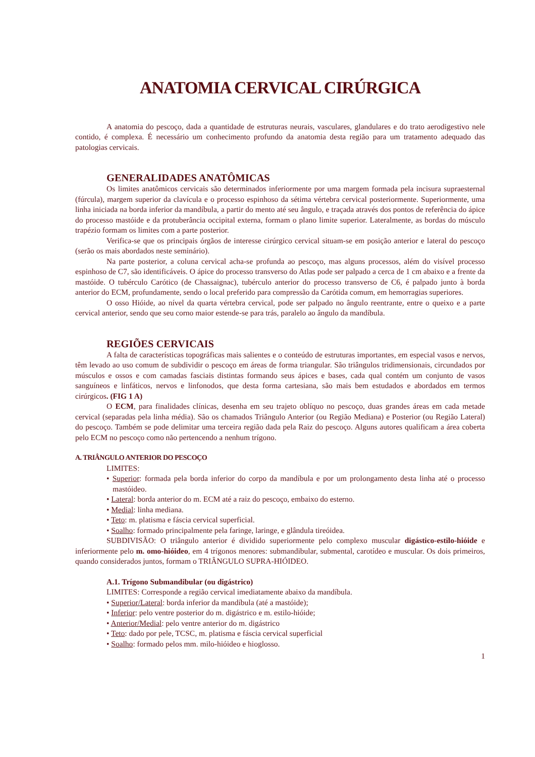ANATOMIA CERVICAL CIRÚRGICA
A anatomia do pescoço, dada a quantidade de estruturas neurais, vasculares, glandulares e do trato aerodigestivo nele contido, é complexa. É necessário um conhecimento profundo da anatomia desta região para um tratamento adequado das patologias cervicais.
GENERALIDADES ANATÔMICAS
Os limites anatômicos cervicais são determinados inferiormente por uma margem formada pela incisura supraesternal (fúrcula), margem superior da clavícula e o processo espinhoso da sétima vértebra cervical posteriormente. Superiormente, uma linha iniciada na borda inferior da mandíbula, a partir do mento até seu ângulo, e traçada através dos pontos de referência do ápice do processo mastóide e da protuberância occipital externa, formam o plano limite superior. Lateralmente, as bordas do músculo trapézio formam os limites com a parte posterior.
Verifica-se que os principais órgãos de interesse cirúrgico cervical situam-se em posição anterior e lateral do pescoço (serão os mais abordados neste seminário).
Na parte posterior, a coluna cervical acha-se profunda ao pescoço, mas alguns processos, além do visível processo espinhoso de C7, são identificáveis. O ápice do processo transverso do Atlas pode ser palpado a cerca de 1 cm abaixo e a frente da mastóide. O tubérculo Carótico (de Chassaignac), tubérculo anterior do processo transverso de C6, é palpado junto à borda anterior do ECM, profundamente, sendo o local preferido para compressão da Carótida comum, em hemorragias superiores.
O osso Hióide, ao nível da quarta vértebra cervical, pode ser palpado no ângulo reentrante, entre o queixo e a parte cervical anterior, sendo que seu corno maior estende-se para trás, paralelo ao ângulo da mandíbula.
REGIÕES CERVICAIS
A falta de características topográficas mais salientes e o conteúdo de estruturas importantes, em especial vasos e nervos, têm levado ao uso comum de subdividir o pescoço em áreas de forma triangular. São triângulos tridimensionais, circundados por músculos e ossos e com camadas fasciais distintas formando seus ápices e bases, cada qual contém um conjunto de vasos sanguíneos e linfáticos, nervos e linfonodos, que desta forma cartesiana, são mais bem estudados e abordados em termos cirúrgicos. (FIG 1 A)
O ECM, para finalidades clínicas, desenha em seu trajeto oblíquo no pescoço, duas grandes áreas em cada metade cervical (separadas pela linha média). São os chamados Triângulo Anterior (ou Região Mediana) e Posterior (ou Região Lateral) do pescoço. Também se pode delimitar uma terceira região dada pela Raiz do pescoço. Alguns autores qualificam a área coberta pelo ECM no pescoço como não pertencendo a nenhum trígono.
A. TRIÂNGULO ANTERIOR DO PESCOÇO
LIMITES:
• Superior: formada pela borda inferior do corpo da mandíbula e por um prolongamento desta linha até o processo mastóideo.
• Lateral: borda anterior do m. ECM até a raiz do pescoço, embaixo do esterno.
• Medial: linha mediana.
• Teto: m. platisma e fáscia cervical superficial.
• Soalho: formado principalmente pela faringe, laringe, e glândula tireóidea.
SUBDIVISÃO: O triângulo anterior é dividido superiormente pelo complexo muscular digástico-estilo-hióide e inferiormente pelo m. omo-hióideo, em 4 trígonos menores: submandibular, submental, carotídeo e muscular. Os dois primeiros, quando considerados juntos, formam o TRIÂNGULO SUPRA-HIÓIDEO.
A.1. Trígono Submandibular (ou digástrico)
LIMITES: Corresponde a região cervical imediatamente abaixo da mandíbula.
• Superior/Lateral: borda inferior da mandíbula (até a mastóide);
• Inferior: pelo ventre posterior do m. digástrico e m. estilo-hióide;
• Anterior/Medial: pelo ventre anterior do m. digástrico
• Teto: dado por pele, TCSC, m. platisma e fáscia cervical superficial
• Soalho: formado pelos mm. milo-hióideo e hioglosso.
1